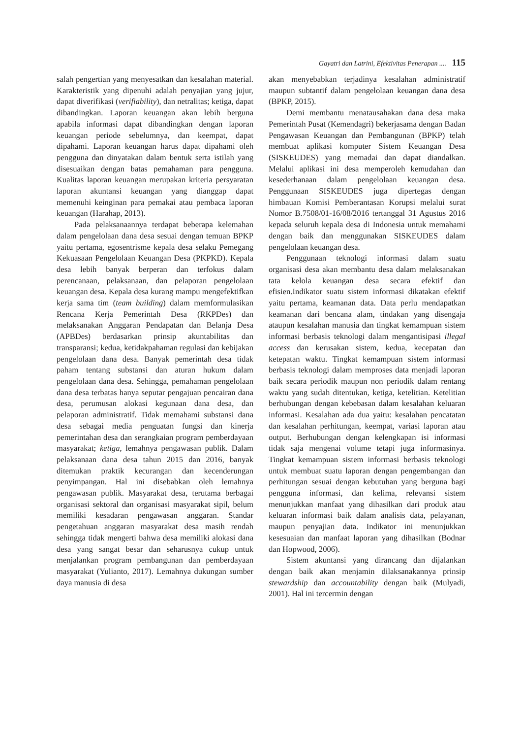Gayatri dan Latrini, Efektivitas Penerapan .... 115
salah pengertian yang menyesatkan dan kesalahan material. Karakteristik yang dipenuhi adalah penyajian yang jujur, dapat diverifikasi (verifiability), dan netralitas; ketiga, dapat dibandingkan. Laporan keuangan akan lebih berguna apabila informasi dapat dibandingkan dengan laporan keuangan periode sebelumnya, dan keempat, dapat dipahami. Laporan keuangan harus dapat dipahami oleh pengguna dan dinyatakan dalam bentuk serta istilah yang disesuaikan dengan batas pemahaman para pengguna. Kualitas laporan keuangan merupakan kriteria persyaratan laporan akuntansi keuangan yang dianggap dapat memenuhi keinginan para pemakai atau pembaca laporan keuangan (Harahap, 2013).
Pada pelaksanaannya terdapat beberapa kelemahan dalam pengelolaan dana desa sesuai dengan temuan BPKP yaitu pertama, egosentrisme kepala desa selaku Pemegang Kekuasaan Pengelolaan Keuangan Desa (PKPKD). Kepala desa lebih banyak berperan dan terfokus dalam perencanaan, pelaksanaan, dan pelaporan pengelolaan keuangan desa. Kepala desa kurang mampu mengefektifkan kerja sama tim (team building) dalam memformulasikan Rencana Kerja Pemerintah Desa (RKPDes) dan melaksanakan Anggaran Pendapatan dan Belanja Desa (APBDes) berdasarkan prinsip akuntabilitas dan transparansi; kedua, ketidakpahaman regulasi dan kebijakan pengelolaan dana desa. Banyak pemerintah desa tidak paham tentang substansi dan aturan hukum dalam pengelolaan dana desa. Sehingga, pemahaman pengelolaan dana desa terbatas hanya seputar pengajuan pencairan dana desa, perumusan alokasi kegunaan dana desa, dan pelaporan administratif. Tidak memahami substansi dana desa sebagai media penguatan fungsi dan kinerja pemerintahan desa dan serangkaian program pemberdayaan masyarakat; ketiga, lemahnya pengawasan publik. Dalam pelaksanaan dana desa tahun 2015 dan 2016, banyak ditemukan praktik kecurangan dan kecenderungan penyimpangan. Hal ini disebabkan oleh lemahnya pengawasan publik. Masyarakat desa, terutama berbagai organisasi sektoral dan organisasi masyarakat sipil, belum memiliki kesadaran pengawasan anggaran. Standar pengetahuan anggaran masyarakat desa masih rendah sehingga tidak mengerti bahwa desa memiliki alokasi dana desa yang sangat besar dan seharusnya cukup untuk menjalankan program pembangunan dan pemberdayaan masyarakat (Yulianto, 2017). Lemahnya dukungan sumber daya manusia di desa
akan menyebabkan terjadinya kesalahan administratif maupun subtantif dalam pengelolaan keuangan dana desa (BPKP, 2015).
Demi membantu menatausahakan dana desa maka Pemerintah Pusat (Kemendagri) bekerjasama dengan Badan Pengawasan Keuangan dan Pembangunan (BPKP) telah membuat aplikasi komputer Sistem Keuangan Desa (SISKEUDES) yang memadai dan dapat diandalkan. Melalui aplikasi ini desa memperoleh kemudahan dan kesederhanaan dalam pengelolaan keuangan desa. Penggunaan SISKEUDES juga dipertegas dengan himbauan Komisi Pemberantasan Korupsi melalui surat Nomor B.7508/01-16/08/2016 tertanggal 31 Agustus 2016 kepada seluruh kepala desa di Indonesia untuk memahami dengan baik dan menggunakan SISKEUDES dalam pengelolaan keuangan desa.
Penggunaan teknologi informasi dalam suatu organisasi desa akan membantu desa dalam melaksanakan tata kelola keuangan desa secara efektif dan efisien.Indikator suatu sistem informasi dikatakan efektif yaitu pertama, keamanan data. Data perlu mendapatkan keamanan dari bencana alam, tindakan yang disengaja ataupun kesalahan manusia dan tingkat kemampuan sistem informasi berbasis teknologi dalam mengantisipasi illegal access dan kerusakan sistem, kedua, kecepatan dan ketepatan waktu. Tingkat kemampuan sistem informasi berbasis teknologi dalam memproses data menjadi laporan baik secara periodik maupun non periodik dalam rentang waktu yang sudah ditentukan, ketiga, ketelitian. Ketelitian berhubungan dengan kebebasan dalam kesalahan keluaran informasi. Kesalahan ada dua yaitu: kesalahan pencatatan dan kesalahan perhitungan, keempat, variasi laporan atau output. Berhubungan dengan kelengkapan isi informasi tidak saja mengenai volume tetapi juga informasinya. Tingkat kemampuan sistem informasi berbasis teknologi untuk membuat suatu laporan dengan pengembangan dan perhitungan sesuai dengan kebutuhan yang berguna bagi pengguna informasi, dan kelima, relevansi sistem menunjukkan manfaat yang dihasilkan dari produk atau keluaran informasi baik dalam analisis data, pelayanan, maupun penyajian data. Indikator ini menunjukkan kesesuaian dan manfaat laporan yang dihasilkan (Bodnar dan Hopwood, 2006).
Sistem akuntansi yang dirancang dan dijalankan dengan baik akan menjamin dilaksanakannya prinsip stewardship dan accountability dengan baik (Mulyadi, 2001). Hal ini tercermin dengan